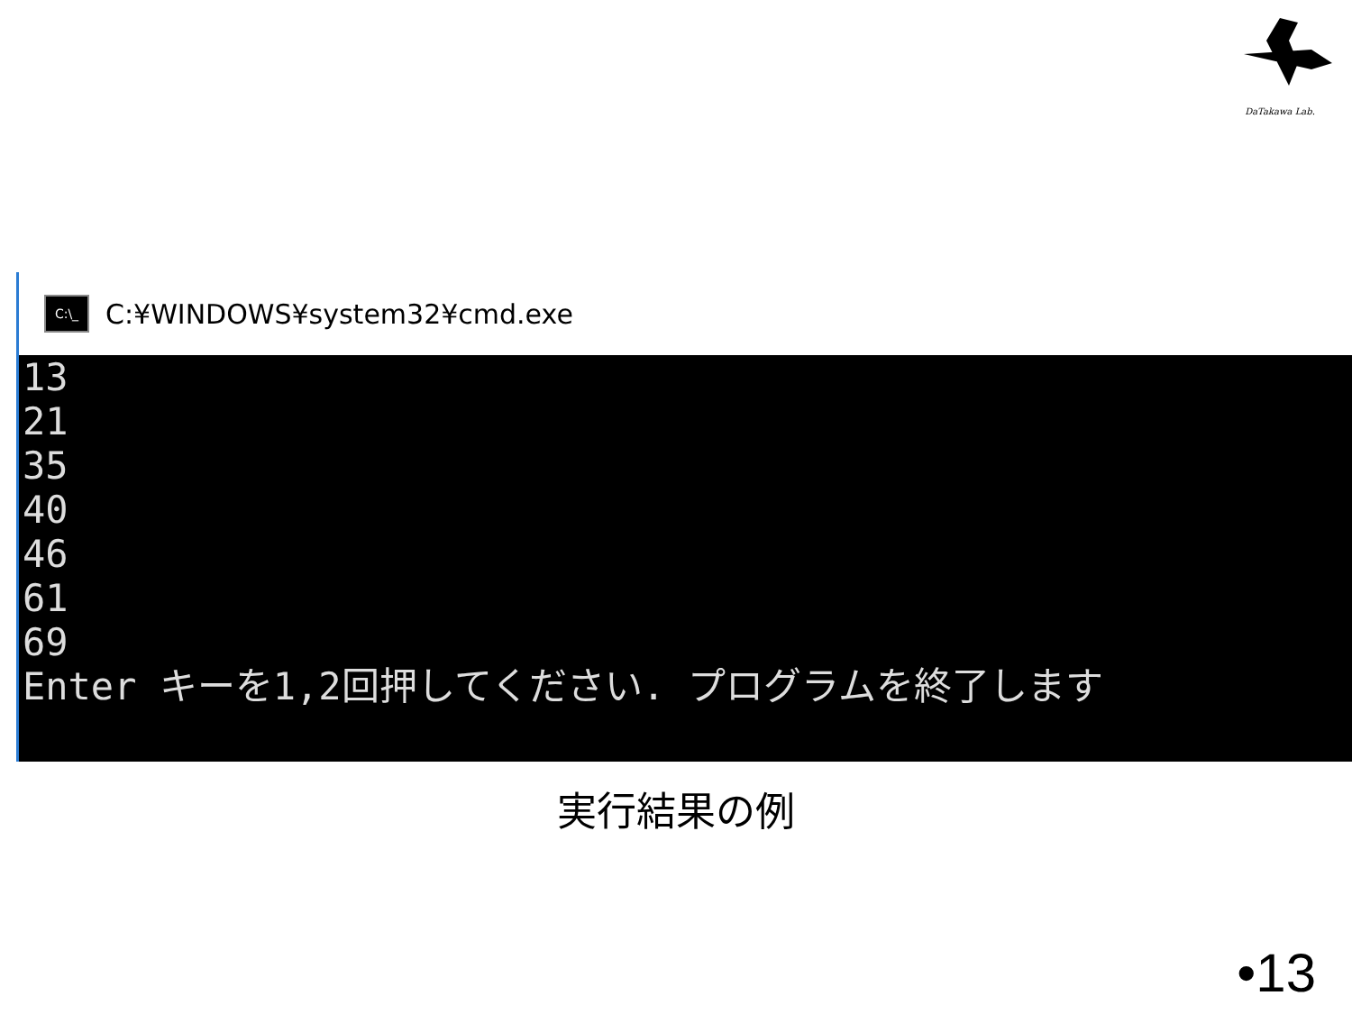DaTakawa Lab.
C:\_
C:¥WINDOWS¥system32¥cmd.exe
13
21
35
40
46
61
69
Enter キーを1,2回押してください. プログラムを終了します
実行結果の例
•13